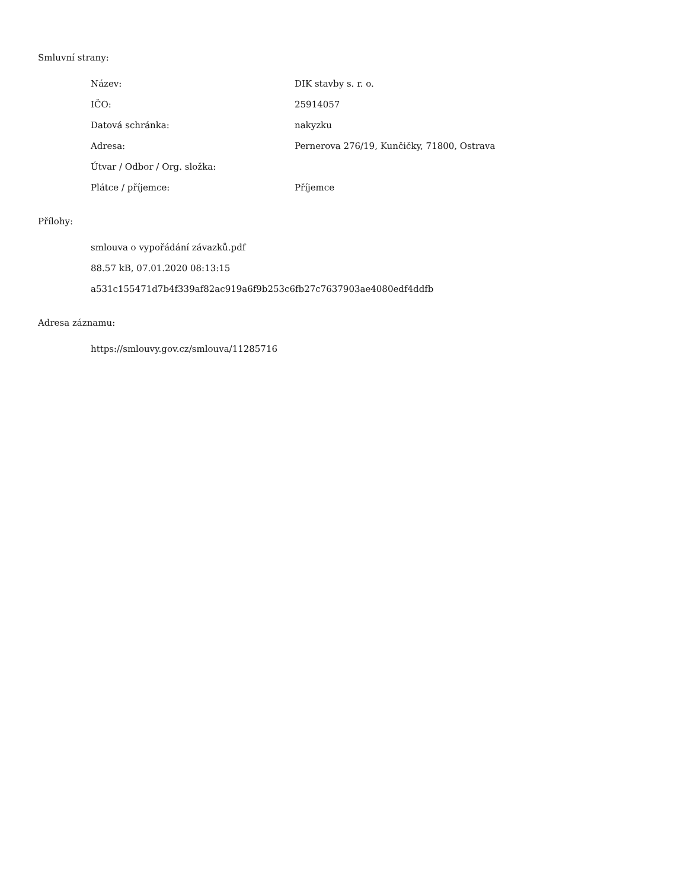Smluvní strany:
| Název: | DIK stavby s. r. o. |
| IČO: | 25914057 |
| Datová schránka: | nakyzku |
| Adresa: | Pernerova 276/19, Kunčičky, 71800, Ostrava |
| Útvar / Odbor / Org. složka: | |
| Plátce / příjemce: | Příjemce |
Přílohy:
smlouva o vypořádání závazků.pdf
88.57 kB, 07.01.2020 08:13:15
a531c155471d7b4f339af82ac919a6f9b253c6fb27c7637903ae4080edf4ddfb
Adresa záznamu:
https://smlouvy.gov.cz/smlouva/11285716